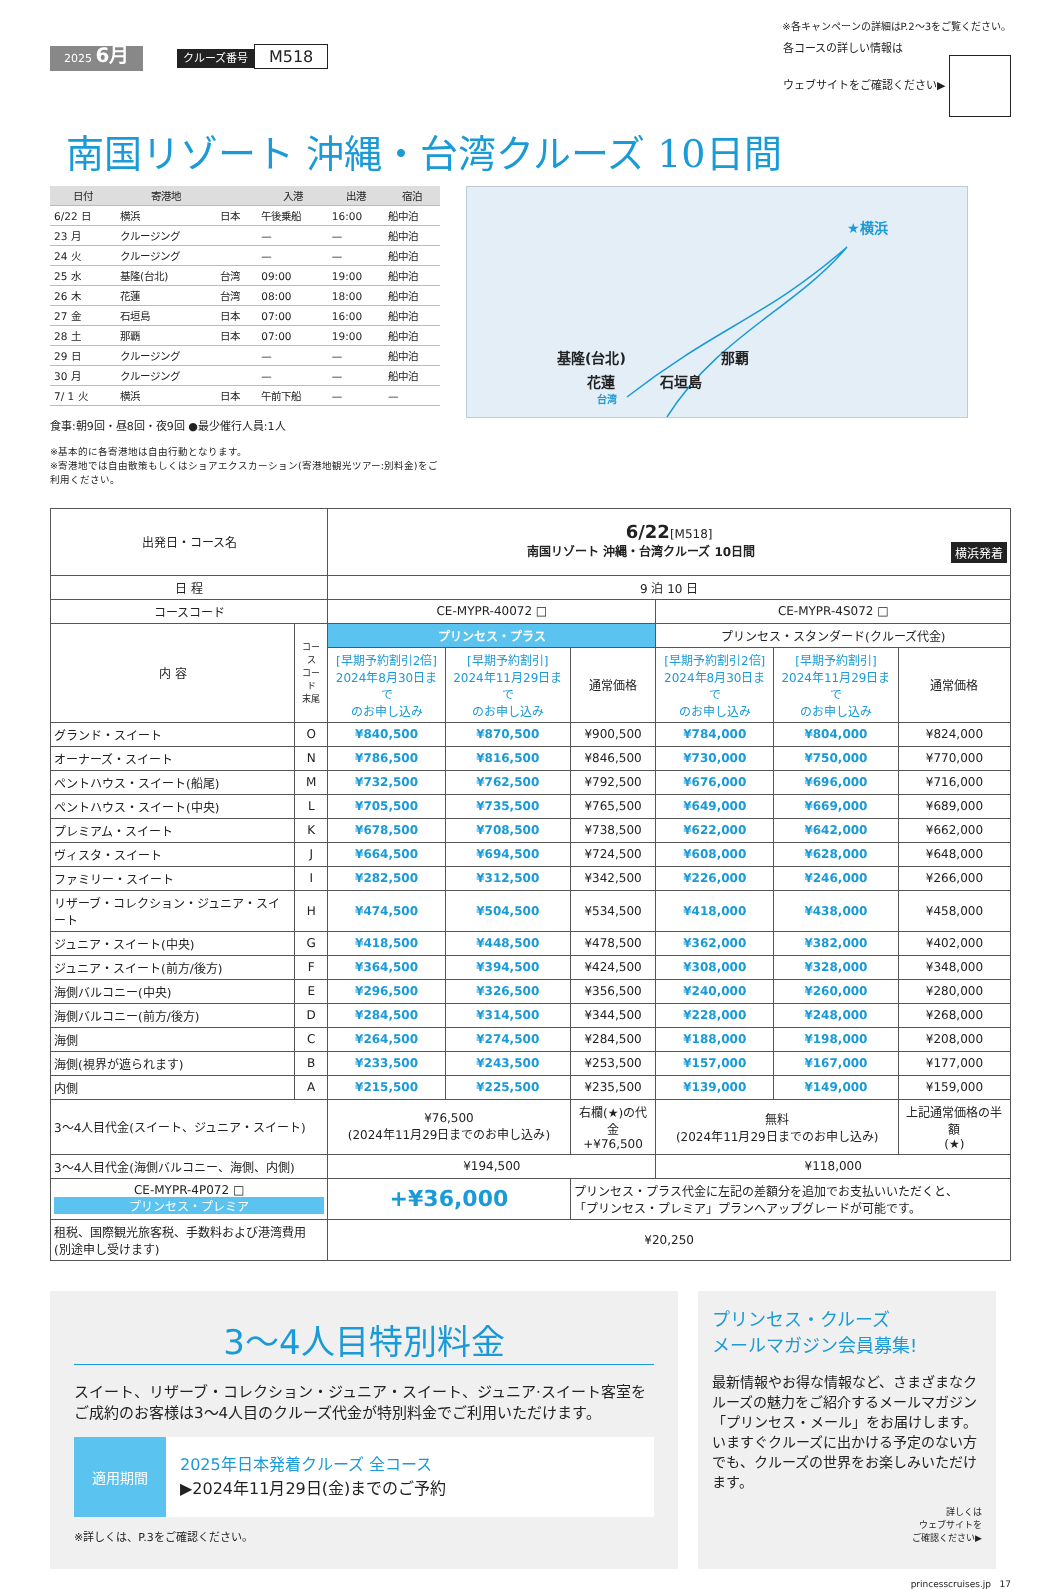※各キャンペーンの詳細はP.2〜3をご覧ください。
2025 6月 クルーズ番号 M518
各コースの詳しい情報は
ウェブサイトをご確認ください▶
南国リゾート 沖縄・台湾クルーズ 10日間
| 日付 | 寄港地 | | 入港 | 出港 | 宿泊 |
| --- | --- | --- | --- | --- | --- |
| 6/22 日 | 横浜 | 日本 | 午後乗船 | 16:00 | 船中泊 |
| 23 月 | クルージング | | — | — | 船中泊 |
| 24 火 | クルージング | | — | — | 船中泊 |
| 25 水 | 基隆(台北) | 台湾 | 09:00 | 19:00 | 船中泊 |
| 26 木 | 花蓮 | 台湾 | 08:00 | 18:00 | 船中泊 |
| 27 金 | 石垣島 | 日本 | 07:00 | 16:00 | 船中泊 |
| 28 土 | 那覇 | 日本 | 07:00 | 19:00 | 船中泊 |
| 29 日 | クルージング | | — | — | 船中泊 |
| 30 月 | クルージング | | — | — | 船中泊 |
| 7/ 1 火 | 横浜 | 日本 | 午前下船 | — | — |
食事:朝9回・昼8回・夜9回 ●最少催行人員:1人
※基本的に各寄港地は自由行動となります。
※寄港地では自由散策もしくはショアエクスカーション(寄港地観光ツアー:別料金)をご利用ください。
★横浜
基隆(台北) 那覇
花蓮 石垣島
台湾
| 出発日・コース名 | | 6/22 [M518] 南国リゾート 沖縄・台湾クルーズ 10日間 横浜発着 | | | | | |
| 日 程 | | 9 泊 10 日 | | | | | |
| コースコード | | CE-MYPR-40072 □ | | | CE-MYPR-4S072 □ | | |
| 内 容 | コース コード 末尾 | プリンセス・プラス | | | プリンセス・スタンダード(クルーズ代金) | | |
| | | [早期予約割引2倍] 2024年8月30日まで のお申し込み | [早期予約割引] 2024年11月29日まで のお申し込み | 通常価格 | [早期予約割引2倍] 2024年8月30日まで のお申し込み | [早期予約割引] 2024年11月29日まで のお申し込み | 通常価格 |
| グランド・スイート | O | ¥840,500 | ¥870,500 | ¥900,500 | ¥784,000 | ¥804,000 | ¥824,000 |
| オーナーズ・スイート | N | ¥786,500 | ¥816,500 | ¥846,500 | ¥730,000 | ¥750,000 | ¥770,000 |
| ペントハウス・スイート(船尾) | M | ¥732,500 | ¥762,500 | ¥792,500 | ¥676,000 | ¥696,000 | ¥716,000 |
| ペントハウス・スイート(中央) | L | ¥705,500 | ¥735,500 | ¥765,500 | ¥649,000 | ¥669,000 | ¥689,000 |
| プレミアム・スイート | K | ¥678,500 | ¥708,500 | ¥738,500 | ¥622,000 | ¥642,000 | ¥662,000 |
| ヴィスタ・スイート | J | ¥664,500 | ¥694,500 | ¥724,500 | ¥608,000 | ¥628,000 | ¥648,000 |
| ファミリー・スイート | I | ¥282,500 | ¥312,500 | ¥342,500 | ¥226,000 | ¥246,000 | ¥266,000 |
| リザーブ・コレクション・ジュニア・スイート | H | ¥474,500 | ¥504,500 | ¥534,500 | ¥418,000 | ¥438,000 | ¥458,000 |
| ジュニア・スイート(中央) | G | ¥418,500 | ¥448,500 | ¥478,500 | ¥362,000 | ¥382,000 | ¥402,000 |
| ジュニア・スイート(前方/後方) | F | ¥364,500 | ¥394,500 | ¥424,500 | ¥308,000 | ¥328,000 | ¥348,000 |
| 海側バルコニー(中央) | E | ¥296,500 | ¥326,500 | ¥356,500 | ¥240,000 | ¥260,000 | ¥280,000 |
| 海側バルコニー(前方/後方) | D | ¥284,500 | ¥314,500 | ¥344,500 | ¥228,000 | ¥248,000 | ¥268,000 |
| 海側 | C | ¥264,500 | ¥274,500 | ¥284,500 | ¥188,000 | ¥198,000 | ¥208,000 |
| 海側(視界が遮られます) | B | ¥233,500 | ¥243,500 | ¥253,500 | ¥157,000 | ¥167,000 | ¥177,000 |
| 内側 | A | ¥215,500 | ¥225,500 | ¥235,500 | ¥139,000 | ¥149,000 | ¥159,000 |
| 3〜4人目代金(スイート、ジュニア・スイート) | | ¥76,500 (2024年11月29日までのお申し込み) | | 右欄(★)の代金 +¥76,500 | 無料 (2024年11月29日までのお申し込み) | | 上記通常価格の半額 (★) |
| 3〜4人目代金(海側バルコニー、海側、内側) | | ¥194,500 | | | ¥118,000 | | |
| CE-MYPR-4P072 □ プリンセス・プレミア | | +¥36,000 | | プリンセス・プラス代金に左記の差額分を追加でお支払いいただくと、 「プリンセス・プレミア」プランへアップグレードが可能です。 | | | |
| 租税、国際観光旅客税、手数料および港湾費用 (別途申し受けます) | | ¥20,250 | | | | | |
3〜4人目特別料金
スイート、リザーブ・コレクション・ジュニア・スイート、ジュニア·スイート客室をご成約のお客様は3〜4人目のクルーズ代金が特別料金でご利用いただけます。
適用期間
2025年日本発着クルーズ 全コース
▶2024年11月29日(金)までのご予約
※詳しくは、P.3をご確認ください。
プリンセス・クルーズ
メールマガジン会員募集!
最新情報やお得な情報など、さまざまなクルーズの魅力をご紹介するメールマガジン「プリンセス・メール」をお届けします。いますぐクルーズに出かける予定のない方でも、クルーズの世界をお楽しみいただけます。
詳しくは
ウェブサイトを
ご確認ください▶
princesscruises.jp 17